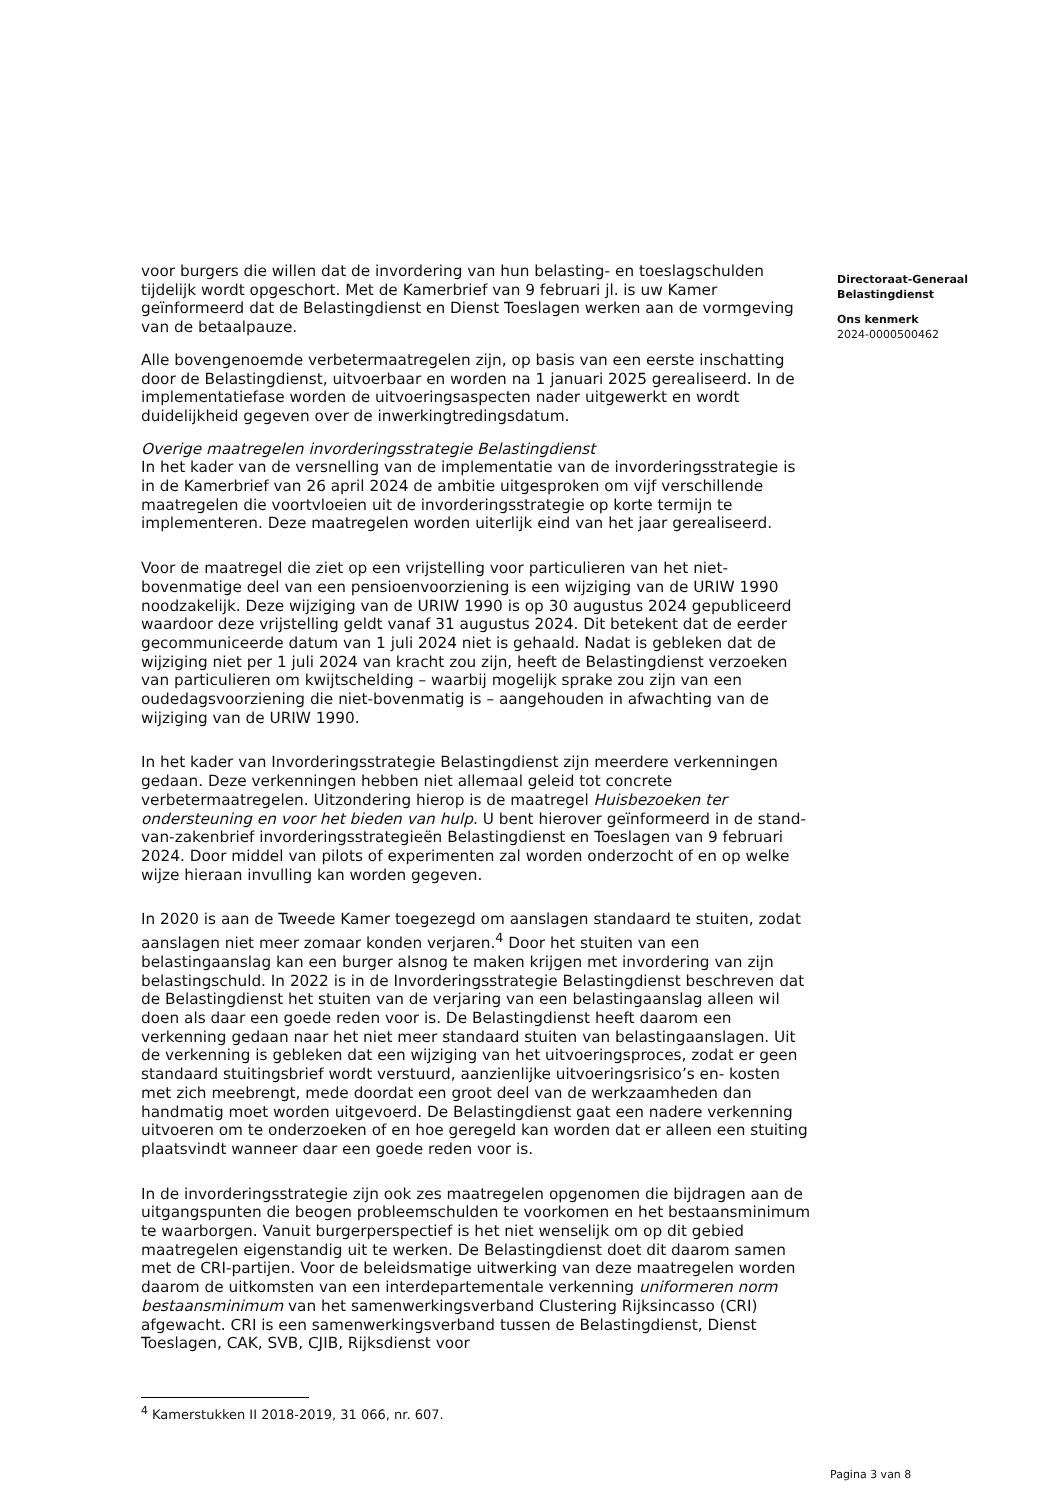voor burgers die willen dat de invordering van hun belasting- en toeslagschulden tijdelijk wordt opgeschort. Met de Kamerbrief van 9 februari jl. is uw Kamer geïnformeerd dat de Belastingdienst en Dienst Toeslagen werken aan de vormgeving van de betaalpauze.
Alle bovengenoemde verbetermaatregelen zijn, op basis van een eerste inschatting door de Belastingdienst, uitvoerbaar en worden na 1 januari 2025 gerealiseerd. In de implementatiefase worden de uitvoeringsaspecten nader uitgewerkt en wordt duidelijkheid gegeven over de inwerkingtredingsdatum.
Overige maatregelen invorderingsstrategie Belastingdienst
In het kader van de versnelling van de implementatie van de invorderingsstrategie is in de Kamerbrief van 26 april 2024 de ambitie uitgesproken om vijf verschillende maatregelen die voortvloeien uit de invorderingsstrategie op korte termijn te implementeren. Deze maatregelen worden uiterlijk eind van het jaar gerealiseerd.
Voor de maatregel die ziet op een vrijstelling voor particulieren van het niet-bovenmatige deel van een pensioenvoorziening is een wijziging van de URIW 1990 noodzakelijk. Deze wijziging van de URIW 1990 is op 30 augustus 2024 gepubliceerd waardoor deze vrijstelling geldt vanaf 31 augustus 2024. Dit betekent dat de eerder gecommuniceerde datum van 1 juli 2024 niet is gehaald. Nadat is gebleken dat de wijziging niet per 1 juli 2024 van kracht zou zijn, heeft de Belastingdienst verzoeken van particulieren om kwijtschelding – waarbij mogelijk sprake zou zijn van een oudedagsvoorziening die niet-bovenmatig is – aangehouden in afwachting van de wijziging van de URIW 1990.
In het kader van Invorderingsstrategie Belastingdienst zijn meerdere verkenningen gedaan. Deze verkenningen hebben niet allemaal geleid tot concrete verbetermaatregelen. Uitzondering hierop is de maatregel Huisbezoeken ter ondersteuning en voor het bieden van hulp. U bent hierover geïnformeerd in de stand-van-zakenbrief invorderingsstrategieën Belastingdienst en Toeslagen van 9 februari 2024. Door middel van pilots of experimenten zal worden onderzocht of en op welke wijze hieraan invulling kan worden gegeven.
In 2020 is aan de Tweede Kamer toegezegd om aanslagen standaard te stuiten, zodat aanslagen niet meer zomaar konden verjaren.<sup>4</sup> Door het stuiten van een belastingaanslag kan een burger alsnog te maken krijgen met invordering van zijn belastingschuld. In 2022 is in de Invorderingsstrategie Belastingdienst beschreven dat de Belastingdienst het stuiten van de verjaring van een belastingaanslag alleen wil doen als daar een goede reden voor is. De Belastingdienst heeft daarom een verkenning gedaan naar het niet meer standaard stuiten van belastingaanslagen. Uit de verkenning is gebleken dat een wijziging van het uitvoeringsproces, zodat er geen standaard stuitingsbrief wordt verstuurd, aanzienlijke uitvoeringsrisico’s en- kosten met zich meebrengt, mede doordat een groot deel van de werkzaamheden dan handmatig moet worden uitgevoerd. De Belastingdienst gaat een nadere verkenning uitvoeren om te onderzoeken of en hoe geregeld kan worden dat er alleen een stuiting plaatsvindt wanneer daar een goede reden voor is.
In de invorderingsstrategie zijn ook zes maatregelen opgenomen die bijdragen aan de uitgangspunten die beogen probleemschulden te voorkomen en het bestaansminimum te waarborgen. Vanuit burgerperspectief is het niet wenselijk om op dit gebied maatregelen eigenstandig uit te werken. De Belastingdienst doet dit daarom samen met de CRI-partijen. Voor de beleidsmatige uitwerking van deze maatregelen worden daarom de uitkomsten van een interdepartementale verkenning uniformeren norm bestaansminimum van het samenwerkingsverband Clustering Rijksincasso (CRI) afgewacht. CRI is een samenwerkingsverband tussen de Belastingdienst, Dienst Toeslagen, CAK, SVB, CJIB, Rijksdienst voor
Directoraat-Generaal
Belastingdienst
Ons kenmerk
2024-0000500462
<sup>4</sup> Kamerstukken II 2018-2019, 31 066, nr. 607.
Pagina 3 van 8